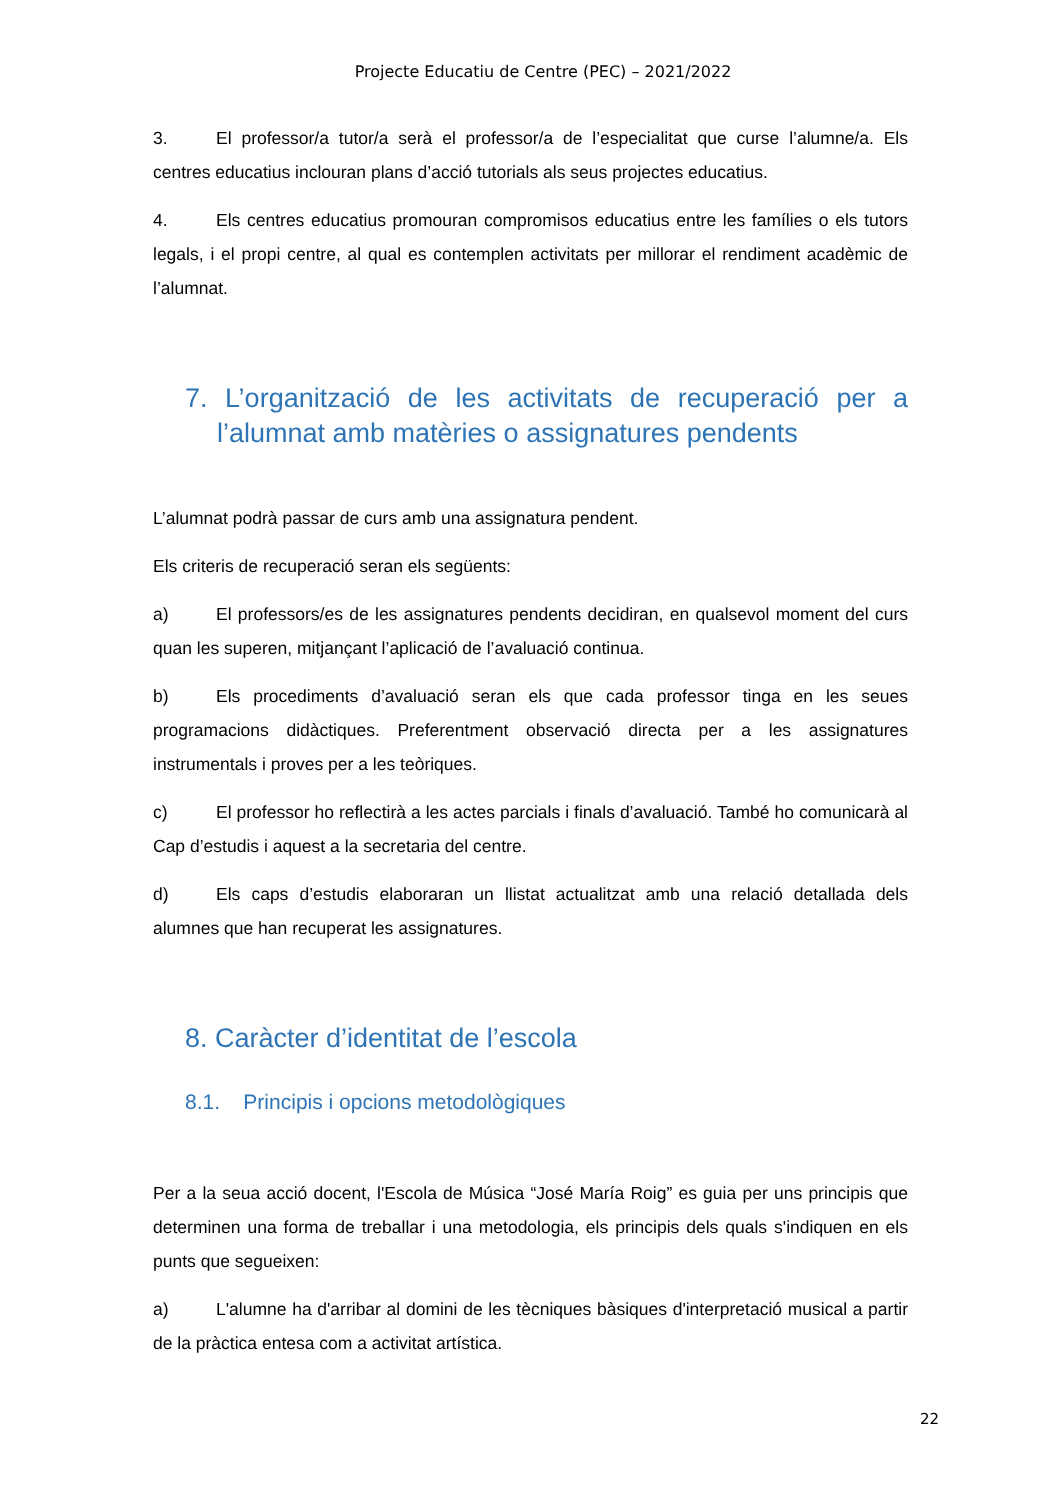Projecte Educatiu de Centre (PEC) – 2021/2022
3. El professor/a tutor/a serà el professor/a de l’especialitat que curse l’alumne/a. Els centres educatius inclouran plans d’acció tutorials als seus projectes educatius.
4. Els centres educatius promouran compromisos educatius entre les famílies o els tutors legals, i el propi centre, al qual es contemplen activitats per millorar el rendiment acadèmic de l’alumnat.
7. L’organització de les activitats de recuperació per a l’alumnat amb matèries o assignatures pendents
L’alumnat podrà passar de curs amb una assignatura pendent.
Els criteris de recuperació seran els següents:
a) El professors/es de les assignatures pendents decidiran, en qualsevol moment del curs quan les superen, mitjançant l’aplicació de l’avaluació continua.
b) Els procediments d’avaluació seran els que cada professor tinga en les seues programacions didàctiques. Preferentment observació directa per a les assignatures instrumentals i proves per a les teòriques.
c) El professor ho reflectirà a les actes parcials i finals d’avaluació. També ho comunicarà al Cap d’estudis i aquest a la secretaria del centre.
d) Els caps d’estudis elaboraran un llistat actualitzat amb una relació detallada dels alumnes que han recuperat les assignatures.
8. Caràcter d’identitat de l’escola
8.1. Principis i opcions metodològiques
Per a la seua acció docent, l'Escola de Música “José María Roig” es guia per uns principis que determinen una forma de treballar i una metodologia, els principis dels quals s'indiquen en els punts que segueixen:
a) L'alumne ha d'arribar al domini de les tècniques bàsiques d'interpretació musical a partir de la pràctica entesa com a activitat artística.
22